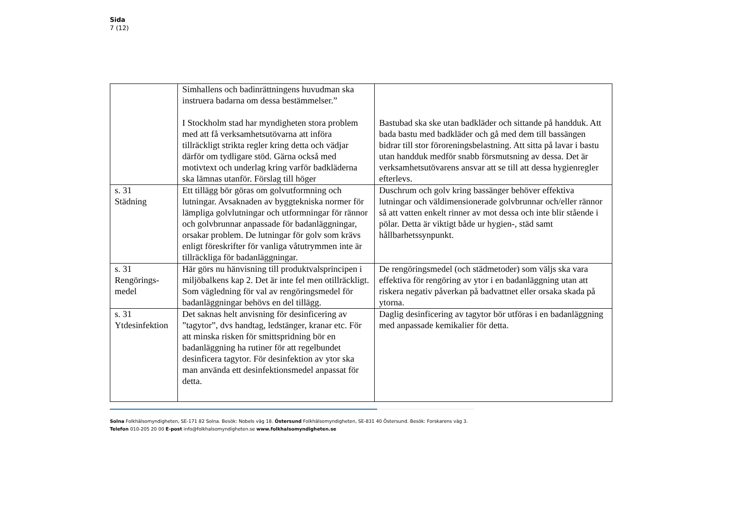Sida
7 (12)
| | Simhallens och badinrättningens huvudman ska instruera badarna om dessa bestämmelser.” I Stockholm stad har myndigheten stora problem med att få verksamhetsutövarna att införa tillräckligt strikta regler kring detta och vädjar därför om tydligare stöd. Gärna också med motivtext och underlag kring varför badkläderna ska lämnas utanför. Förslag till höger | Bastubad ska ske utan badkläder och sittande på handduk. Att bada bastu med badkläder och gå med dem till bassängen bidrar till stor föroreningsbelastning. Att sitta på lavar i bastu utan handduk medför snabb försmutsning av dessa. Det är verksamhetsutövarens ansvar att se till att dessa hygienregler efterlevs. |
| s. 31 Städning | Ett tillägg bör göras om golvutformning och lutningar. Avsaknaden av byggtekniska normer för lämpliga golvlutningar och utformningar för rännor och golvbrunnar anpassade för badanläggningar, orsakar problem. De lutningar för golv som krävs enligt föreskrifter för vanliga våtutrymmen inte är tillräckliga för badanläggningar. | Duschrum och golv kring bassänger behöver effektiva lutningar och väldimensionerade golvbrunnar och/eller rännor så att vatten enkelt rinner av mot dessa och inte blir stående i pölar. Detta är viktigt både ur hygien-, städ samt hållbarhetssynpunkt. |
| s. 31 Rengörings- medel | Här görs nu hänvisning till produktvalsprincipen i miljöbalkens kap 2. Det är inte fel men otillräckligt. Som vägledning för val av rengöringsmedel för badanläggningar behövs en del tillägg. | De rengöringsmedel (och städmetoder) som väljs ska vara effektiva för rengöring av ytor i en badanläggning utan att riskera negativ påverkan på badvattnet eller orsaka skada på ytorna. |
| s. 31 Ytdesinfektion | Det saknas helt anvisning för desinficering av ”tagytor”, dvs handtag, ledstänger, kranar etc. För att minska risken för smittspridning bör en badanläggning ha rutiner för att regelbundet desinficera tagytor. För desinfektion av ytor ska man använda ett desinfektionsmedel anpassat för detta. | Daglig desinficering av tagytor bör utföras i en badanläggning med anpassade kemikalier för detta. |
Solna Folkhälsomyndigheten, SE-171 82 Solna. Besök: Nobels väg 18. Östersund Folkhälsomyndigheten, SE-831 40 Östersund. Besök: Forskarens väg 3.
Telefon 010-205 20 00 E-post info@folkhalsomyndigheten.se www.folkhalsomyndigheten.se